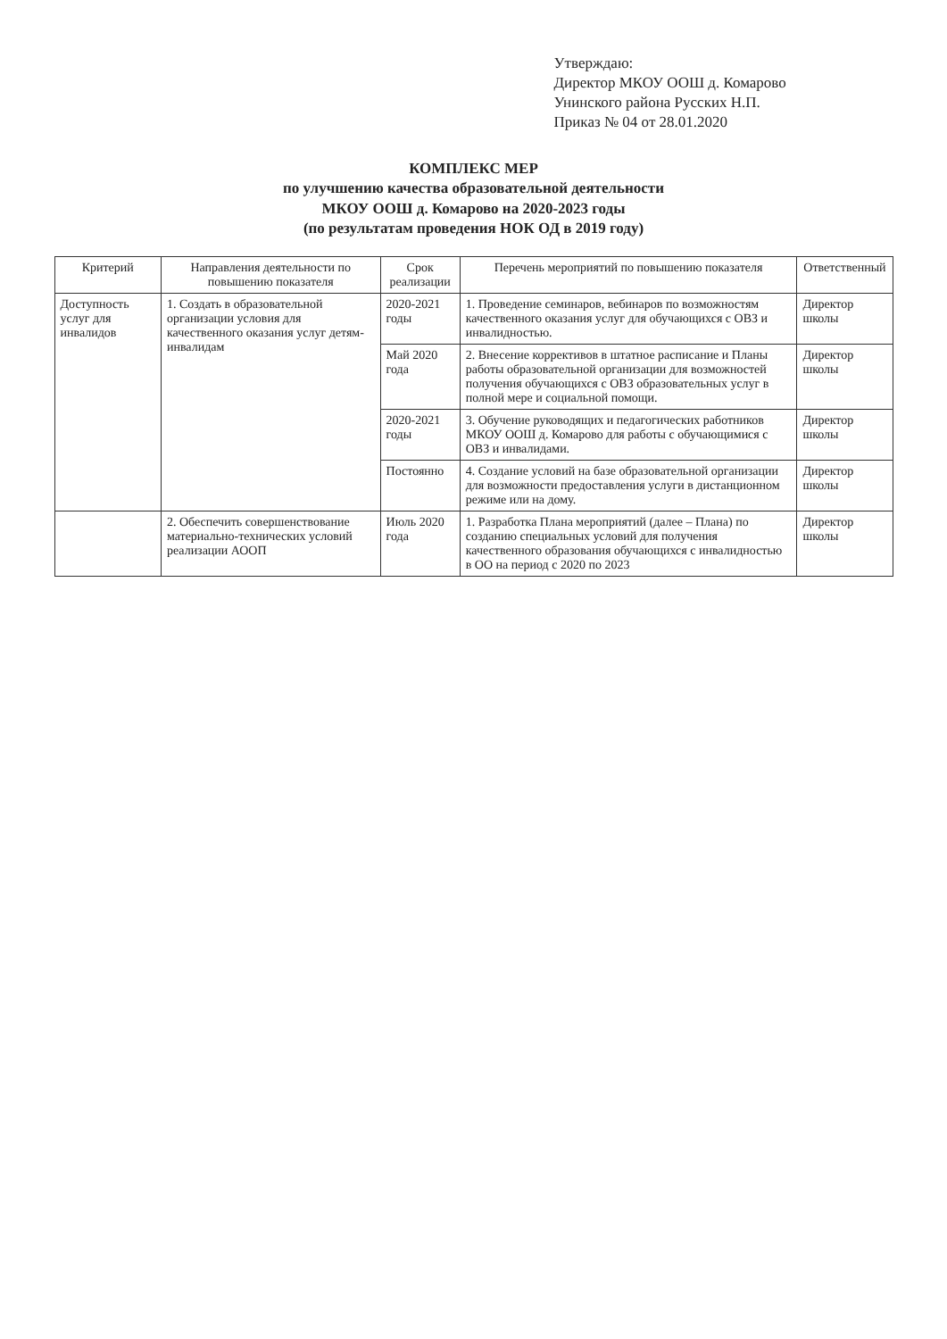Утверждаю:
Директор МКОУ ООШ д. Комарово
Унинского района Русских Н.П.
Приказ № 04 от 28.01.2020
КОМПЛЕКС МЕР
по улучшению качества образовательной деятельности
МКОУ ООШ д. Комарово на 2020-2023 годы
(по результатам проведения НОК ОД в 2019 году)
| Критерий | Направления деятельности по повышению показателя | Срок реализации | Перечень мероприятий по повышению показателя | Ответственный |
| --- | --- | --- | --- | --- |
| Доступность услуг для инвалидов | 1. Создать в образовательной организации условия для качественного оказания услуг детям-инвалидам | 2020-2021 годы | 1. Проведение семинаров, вебинаров по возможностям качественного оказания услуг для обучающихся с ОВЗ и инвалидностью. | Директор школы |
| | | Май 2020 года | 2. Внесение коррективов в штатное расписание и Планы работы образовательной организации для возможностей получения обучающихся с ОВЗ образовательных услуг в полной мере и социальной помощи. | Директор школы |
| | | 2020-2021 годы | 3. Обучение руководящих и педагогических работников МКОУ ООШ д. Комарово для работы с обучающимися с ОВЗ и инвалидами. | Директор школы |
| | | Постоянно | 4. Создание условий на базе образовательной организации для возможности предоставления услуги в дистанционном режиме или на дому. | Директор школы |
| | 2. Обеспечить совершенствование материально-технических условий реализации АООП | Июль 2020 года | 1. Разработка Плана мероприятий (далее – Плана) по созданию специальных условий для получения качественного образования обучающихся с инвалидностью в ОО на период с 2020 по 2023 | Директор школы |